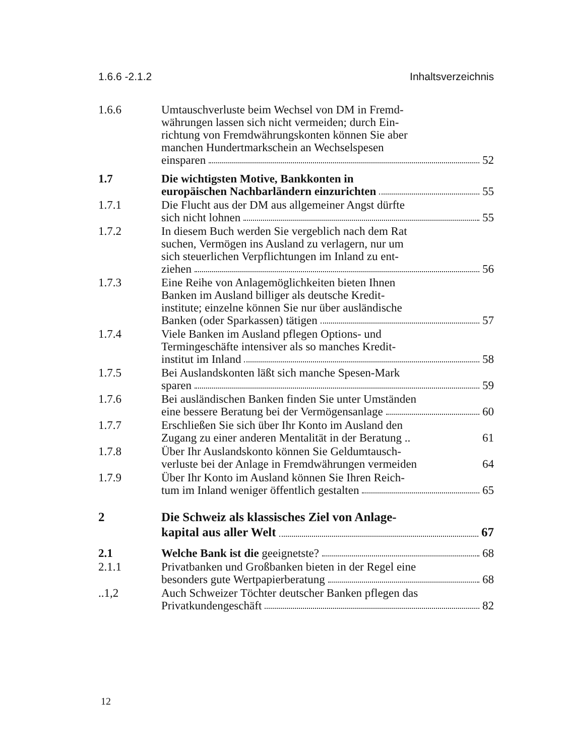1.6.6 -2.1.2 Inhaltsverzeichnis
1.6.6 Umtauschverluste beim Wechsel von DM in Fremd-
währungen lassen sich nicht vermeiden; durch Ein-
richtung von Fremdwährungskonten können Sie aber
manchen Hundertmarkschein an Wechselspesen
einsparen 52
1.7 Die wichtigsten Motive, Bankkonten in
europäischen Nachbarländern einzurichten 55
1.7.1 Die Flucht aus der DM aus allgemeiner Angst dürfte
sich nicht lohnen 55
1.7.2 In diesem Buch werden Sie vergeblich nach dem Rat
suchen, Vermögen ins Ausland zu verlagern, nur um
sich steuerlichen Verpflichtungen im Inland zu ent-
ziehen 56
1.7.3 Eine Reihe von Anlagemöglichkeiten bieten Ihnen
Banken im Ausland billiger als deutsche Kredit-
institute; einzelne können Sie nur über ausländische
Banken (oder Sparkassen) tätigen 57
1.7.4 Viele Banken im Ausland pflegen Options- und
Termingeschäfte intensiver als so manches Kredit-
institut im Inland 58
1.7.5 Bei Auslandskonten läßt sich manche Spesen-Mark
sparen 59
1.7.6 Bei ausländischen Banken finden Sie unter Umständen
eine bessere Beratung bei der Vermögensanlage 60
1.7.7 Erschließen Sie sich über Ihr Konto im Ausland den
Zugang zu einer anderen Mentalität in der Beratung .. 61
1.7.8 Über Ihr Auslandskonto können Sie Geldumtausch-
verluste bei der Anlage in Fremdwährungen vermeiden 64
1.7.9 Über Ihr Konto im Ausland können Sie Ihren Reich-
tum im Inland weniger öffentlich gestalten 65
2 Die Schweiz als klassisches Ziel von Anlage-
kapital aus aller Welt 67
2.1 Welche Bank ist die geeignetste? 68
2.1.1 Privatbanken und Großbanken bieten in der Regel eine
besonders gute Wertpapierberatung 68
..1,2 Auch Schweizer Töchter deutscher Banken pflegen das
Privatkundengeschäft 82
12